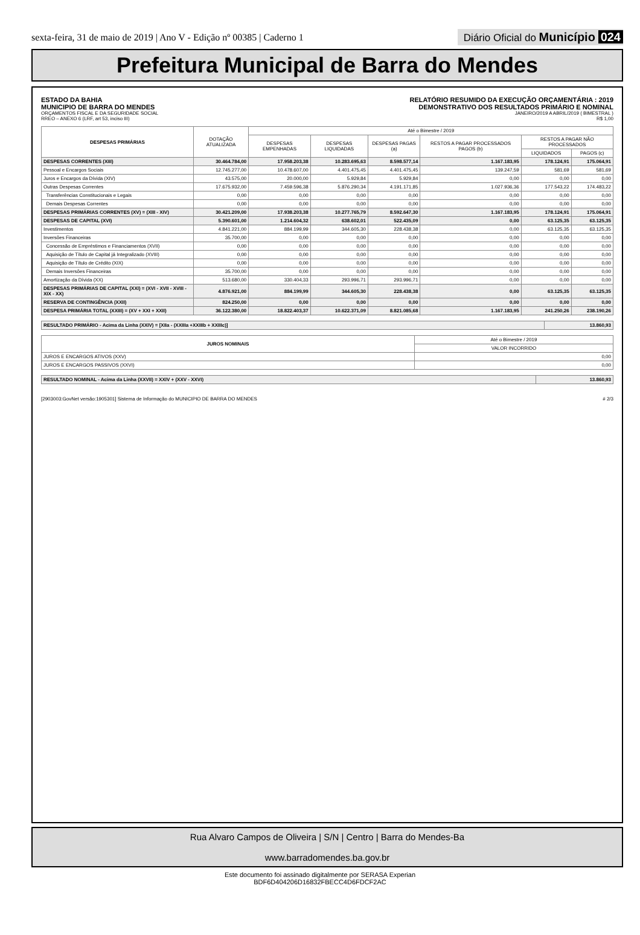sexta-feira, 31 de maio de 2019 | Ano V - Edição nº 00385 | Caderno 1
Diário Oficial do Município 024
Prefeitura Municipal de Barra do Mendes
ESTADO DA BAHIA
MUNICIPIO DE BARRA DO MENDES
ORÇAMENTOS FISCAL E DA SEGURIDADE SOCIAL
RREO – ANEXO 6 (LRF, art 53, inciso III)
RELATÓRIO RESUMIDO DA EXECUÇÃO ORÇAMENTÁRIA : 2019
DEMONSTRATIVO DOS RESULTADOS PRIMÁRIO E NOMINAL
JANEIRO/2019 A ABRIL/2019 ( BIMESTRAL )
R$ 1,00
| DESPESAS PRIMÁRIAS | DOTAÇÃO ATUALIZADA | Até o Bimestre / 2019 | | | | | |
| --- | --- | --- | --- | --- | --- | --- | --- |
| | | DESPESAS EMPENHADAS | DESPESAS LIQUIDADAS | DESPESAS PAGAS (a) | RESTOS A PAGAR PROCESSADOS PAGOS (b) | RESTOS A PAGAR NÃO PROCESSADOS | |
| | | | | | | LIQUIDADOS | PAGOS (c) |
| DESPESAS CORRENTES (XIII) | 30.464.784,00 | 17.958.203,38 | 10.283.695,63 | 8.598.577,14 | 1.167.183,95 | 178.124,91 | 175.064,91 |
| Pessoal e Encargos Sociais | 12.745.277,00 | 10.478.607,00 | 4.401.475,45 | 4.401.475,45 | 139.247,59 | 581,69 | 581,69 |
| Juros e Encargos da Dívida (XIV) | 43.575,00 | 20.000,00 | 5.929,84 | 5.929,84 | 0,00 | 0,00 | 0,00 |
| Outras Despesas Correntes | 17.675.932,00 | 7.459.596,38 | 5.876.290,34 | 4.191.171,85 | 1.027.936,36 | 177.543,22 | 174.483,22 |
| Transferências Constitucionais e Legais | 0,00 | 0,00 | 0,00 | 0,00 | 0,00 | 0,00 | 0,00 |
| Demais Despesas Correntes | 0,00 | 0,00 | 0,00 | 0,00 | 0,00 | 0,00 | 0,00 |
| DESPESAS PRIMÁRIAS CORRENTES (XV) = (XIII - XIV) | 30.421.209,00 | 17.938.203,38 | 10.277.765,79 | 8.592.647,30 | 1.167.183,95 | 178.124,91 | 175.064,91 |
| DESPESAS DE CAPITAL (XVI) | 5.390.601,00 | 1.214.604,32 | 638.602,01 | 522.435,09 | 0,00 | 63.125,35 | 63.125,35 |
| Investimentos | 4.841.221,00 | 884.199,99 | 344.605,30 | 228.438,38 | 0,00 | 63.125,35 | 63.125,35 |
| Inversões Financeiras | 35.700,00 | 0,00 | 0,00 | 0,00 | 0,00 | 0,00 | 0,00 |
| Concessão de Empréstimos e Financiamentos (XVII) | 0,00 | 0,00 | 0,00 | 0,00 | 0,00 | 0,00 | 0,00 |
| Aquisição de Título de Capital já Integralizado (XVIII) | 0,00 | 0,00 | 0,00 | 0,00 | 0,00 | 0,00 | 0,00 |
| Aquisição de Título de Crédito (XIX) | 0,00 | 0,00 | 0,00 | 0,00 | 0,00 | 0,00 | 0,00 |
| Demais Inversões Financeiras | 35.700,00 | 0,00 | 0,00 | 0,00 | 0,00 | 0,00 | 0,00 |
| Amortização da Dívida (XX) | 513.680,00 | 330.404,33 | 293.996,71 | 293.996,71 | 0,00 | 0,00 | 0,00 |
| DESPESAS PRIMÁRIAS DE CAPITAL (XXI) = (XVI - XVII - XVIII - XIX - XX) | 4.876.921,00 | 884.199,99 | 344.605,30 | 228.438,38 | 0,00 | 63.125,35 | 63.125,35 |
| RESERVA DE CONTINGÊNCIA (XXII) | 824.250,00 | 0,00 | 0,00 | 0,00 | 0,00 | 0,00 | 0,00 |
| DESPESA PRIMÁRIA TOTAL (XXIII) = (XV + XXI + XXII) | 36.122.380,00 | 18.822.403,37 | 10.622.371,09 | 8.821.085,68 | 1.167.183,95 | 241.250,26 | 238.190,26 |
| RESULTADO PRIMÁRIO - Acima da Linha (XXIV) = [XIIa - (XXIIIa +XXIIIb + XXIIIc)] | 13.860,93 |
| JUROS NOMINAIS | Até o Bimestre / 2019 |
| --- | --- |
| | VALOR INCORRIDO |
| JUROS E ENCARGOS ATIVOS (XXV) | 0,00 |
| JUROS E ENCARGOS PASSIVOS (XXVI) | 0,00 |
| RESULTADO NOMINAL - Acima da Linha (XXVII) = XXIV + (XXV - XXVI) | 13.860,93 |
[2903003:GovNet versão:1905301] Sistema de Informação do MUNICIPIO DE BARRA DO MENDES # 2/3
Rua Alvaro Campos de Oliveira | S/N | Centro | Barra do Mendes-Ba
www.barradomendes.ba.gov.br
Este documento foi assinado digitalmente por SERASA Experian
BDF6D404206D16832FBECC4D6FDCF2AC